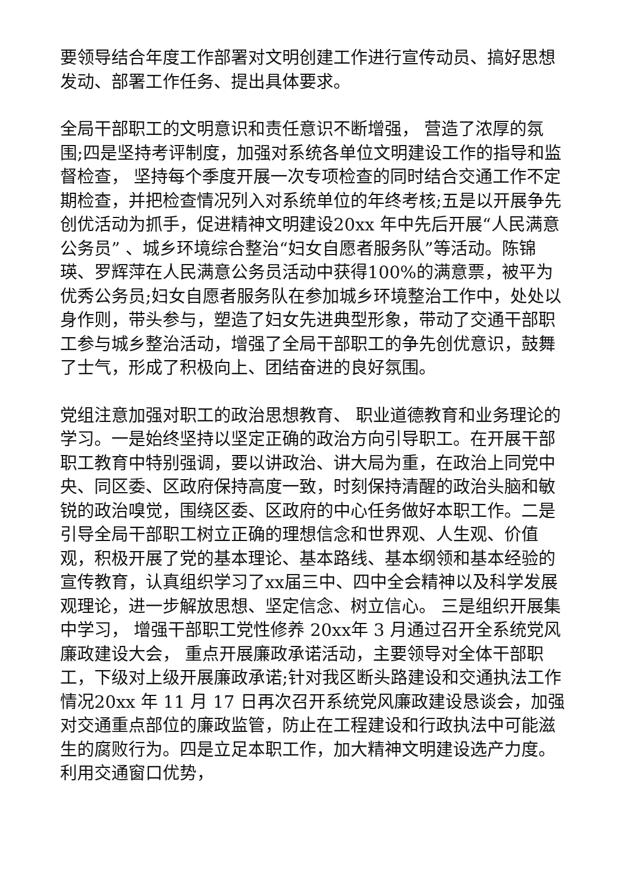要领导结合年度工作部署对文明创建工作进行宣传动员、搞好思想发动、部署工作任务、提出具体要求。
全局干部职工的文明意识和责任意识不断增强， 营造了浓厚的氛围;四是坚持考评制度，加强对系统各单位文明建设工作的指导和监督检查， 坚持每个季度开展一次专项检查的同时结合交通工作不定期检查，并把检查情况列入对系统单位的年终考核;五是以开展争先创优活动为抓手，促进精神文明建设20xx 年中先后开展“人民满意公务员” 、城乡环境综合整治“妇女自愿者服务队”等活动。陈锦瑛、罗辉萍在人民满意公务员活动中获得100%的满意票，被平为优秀公务员;妇女自愿者服务队在参加城乡环境整治工作中，处处以身作则，带头参与，塑造了妇女先进典型形象，带动了交通干部职工参与城乡整治活动，增强了全局干部职工的争先创优意识，鼓舞了士气，形成了积极向上、团结奋进的良好氛围。
党组注意加强对职工的政治思想教育、 职业道德教育和业务理论的学习。一是始终坚持以坚定正确的政治方向引导职工。在开展干部职工教育中特别强调，要以讲政治、讲大局为重，在政治上同党中央、同区委、区政府保持高度一致，时刻保持清醒的政治头脑和敏锐的政治嗅觉，围绕区委、区政府的中心任务做好本职工作。二是引导全局干部职工树立正确的理想信念和世界观、人生观、价值观，积极开展了党的基本理论、基本路线、基本纲领和基本经验的宣传教育，认真组织学习了xx届三中、四中全会精神以及科学发展观理论，进一步解放思想、坚定信念、树立信心。 三是组织开展集中学习， 增强干部职工党性修养 20xx年 3 月通过召开全系统党风廉政建设大会， 重点开展廉政承诺活动，主要领导对全体干部职工，下级对上级开展廉政承诺;针对我区断头路建设和交通执法工作情况20xx 年 11 月 17 日再次召开系统党风廉政建设恳谈会，加强对交通重点部位的廉政监管，防止在工程建设和行政执法中可能滋生的腐败行为。四是立足本职工作，加大精神文明建设选产力度。利用交通窗口优势，